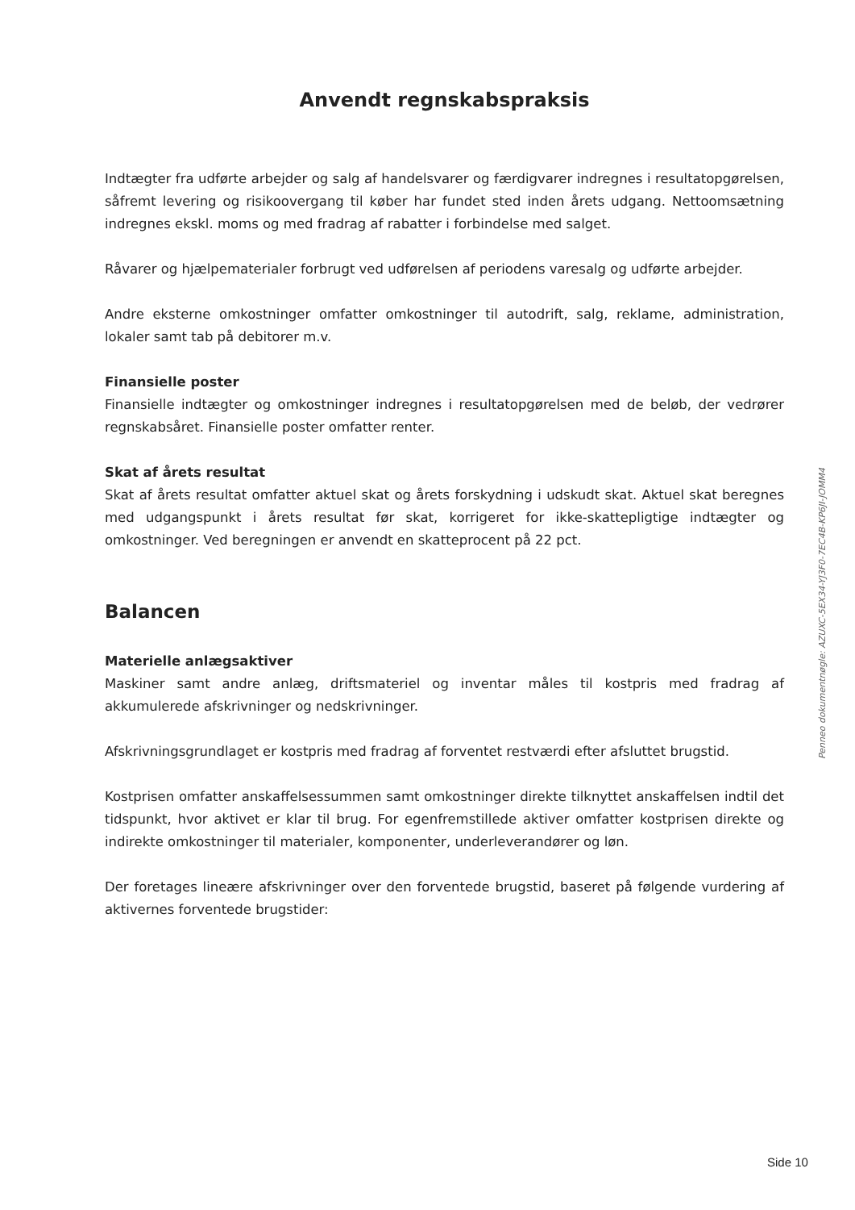Anvendt regnskabspraksis
Indtægter fra udførte arbejder og salg af handelsvarer og færdigvarer indregnes i resultatopgørelsen, såfremt levering og risikoovergang til køber har fundet sted inden årets udgang. Nettoomsætning indregnes ekskl. moms og med fradrag af rabatter i forbindelse med salget.
Råvarer og hjælpematerialer forbrugt ved udførelsen af periodens varesalg og udførte arbejder.
Andre eksterne omkostninger omfatter omkostninger til autodrift, salg, reklame, administration, lokaler samt tab på debitorer m.v.
Finansielle poster
Finansielle indtægter og omkostninger indregnes i resultatopgørelsen med de beløb, der vedrører regnskabsåret. Finansielle poster omfatter renter.
Skat af årets resultat
Skat af årets resultat omfatter aktuel skat og årets forskydning i udskudt skat. Aktuel skat beregnes med udgangspunkt i årets resultat før skat, korrigeret for ikke-skattepligtige indtægter og omkostninger. Ved beregningen er anvendt en skatteprocent på 22 pct.
Balancen
Materielle anlægsaktiver
Maskiner samt andre anlæg, driftsmateriel og inventar måles til kostpris med fradrag af akkumulerede afskrivninger og nedskrivninger.
Afskrivningsgrundlaget er kostpris med fradrag af forventet restværdi efter afsluttet brugstid.
Kostprisen omfatter anskaffelsessummen samt omkostninger direkte tilknyttet anskaffelsen indtil det tidspunkt, hvor aktivet er klar til brug. For egenfremstillede aktiver omfatter kostprisen direkte og indirekte omkostninger til materialer, komponenter, underleverandører og løn.
Der foretages lineære afskrivninger over den forventede brugstid, baseret på følgende vurdering af aktivernes forventede brugstider:
Penneo dokumentnøgle: AZUXC-5EX34-YJ3F0-7EC4B-KP6JI-JOMM4
Side 10